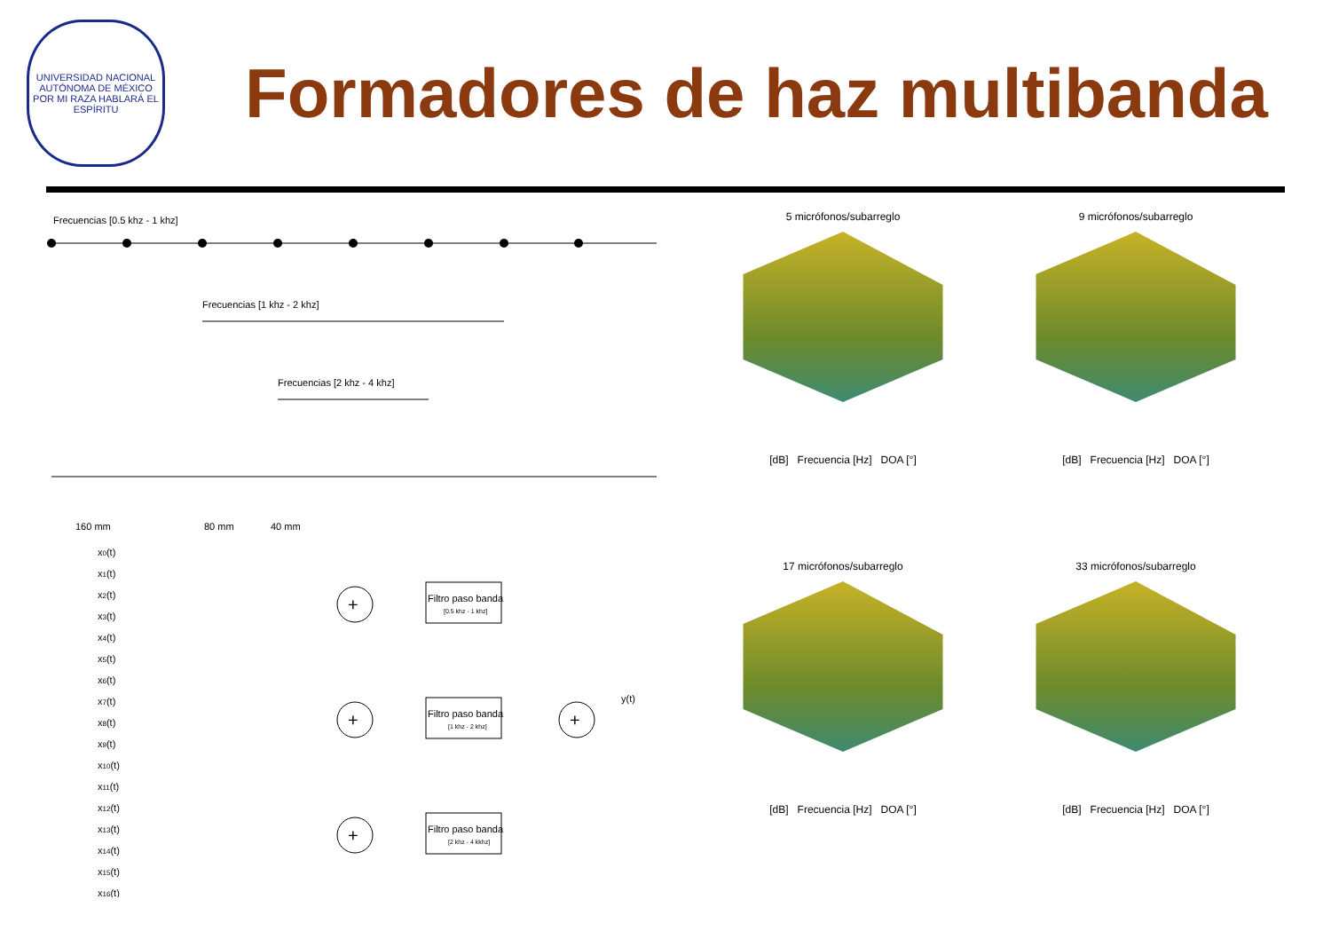UNIVERSIDAD NACIONAL AUTÓNOMA DE MÉXICO
POR MI RAZA HABLARÁ EL ESPÍRITU
Formadores de haz multibanda
Frecuencias [0.5 khz - 1 khz]
Frecuencias [1 khz - 2 khz]
Frecuencias [2 khz - 4 khz]
160 mm
80 mm
40 mm
x0(t)
x1(t)
x2(t)
x3(t)
x4(t)
x5(t)
x6(t)
x7(t)
x8(t)
x9(t)
x10(t)
x11(t)
x12(t)
x13(t)
x14(t)
x15(t)
x16(t)
+
+
+
Filtro paso banda
[0.5 khz - 1 khz]
Filtro paso banda
[1 khz - 2 khz]
Filtro paso banda
[2 khz - 4 kkhz]
+
y(t)
5 micrófonos/subarreglo
[dB] Frecuencia [Hz] DOA [°]
9 micrófonos/subarreglo
[dB] Frecuencia [Hz] DOA [°]
17 micrófonos/subarreglo
[dB] Frecuencia [Hz] DOA [°]
33 micrófonos/subarreglo
[dB] Frecuencia [Hz] DOA [°]